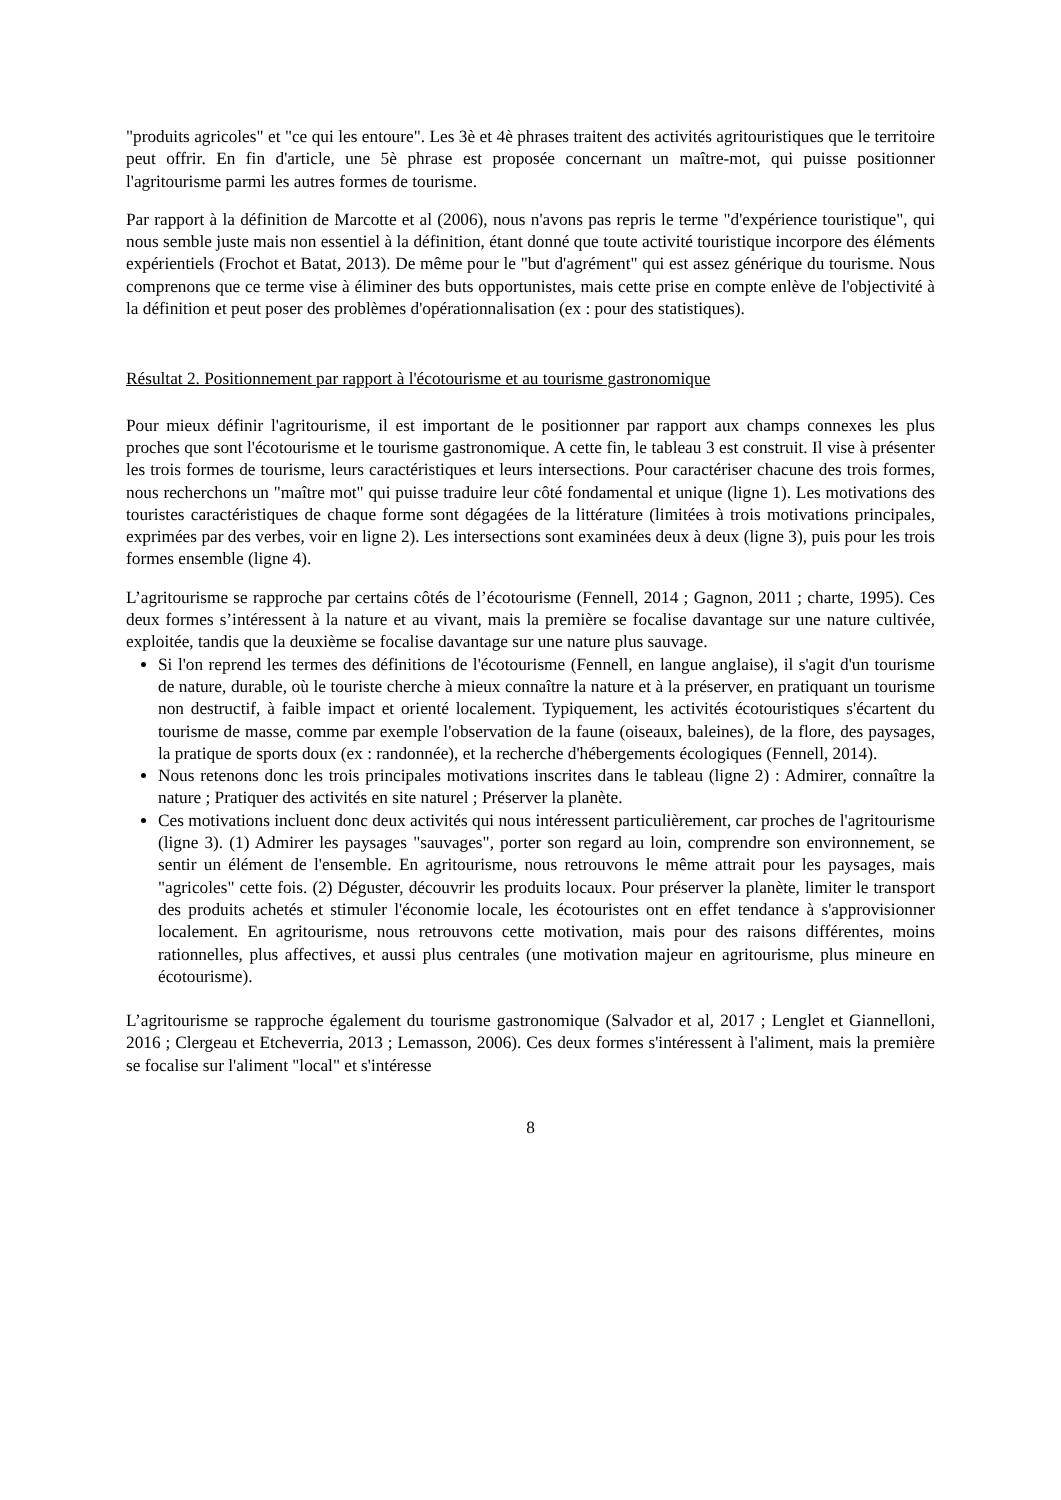"produits agricoles" et "ce qui les entoure". Les 3è et 4è phrases traitent des activités agritouristiques que le territoire peut offrir. En fin d'article, une 5è phrase est proposée concernant un maître-mot, qui puisse positionner l'agritourisme parmi les autres formes de tourisme.
Par rapport à la définition de Marcotte et al (2006), nous n'avons pas repris le terme "d'expérience touristique", qui nous semble juste mais non essentiel à la définition, étant donné que toute activité touristique incorpore des éléments expérientiels (Frochot et Batat, 2013). De même pour le "but d'agrément" qui est assez générique du tourisme. Nous comprenons que ce terme vise à éliminer des buts opportunistes, mais cette prise en compte enlève de l'objectivité à la définition et peut poser des problèmes d'opérationnalisation (ex : pour des statistiques).
Résultat 2. Positionnement par rapport à l'écotourisme et au tourisme gastronomique
Pour mieux définir l'agritourisme, il est important de le positionner par rapport aux champs connexes les plus proches que sont l'écotourisme et le tourisme gastronomique. A cette fin, le tableau 3 est construit. Il vise à présenter les trois formes de tourisme, leurs caractéristiques et leurs intersections. Pour caractériser chacune des trois formes, nous recherchons un "maître mot" qui puisse traduire leur côté fondamental et unique (ligne 1). Les motivations des touristes caractéristiques de chaque forme sont dégagées de la littérature (limitées à trois motivations principales, exprimées par des verbes, voir en ligne 2). Les intersections sont examinées deux à deux (ligne 3), puis pour les trois formes ensemble (ligne 4).
L’agritourisme se rapproche par certains côtés de l’écotourisme (Fennell, 2014 ; Gagnon, 2011 ; charte, 1995). Ces deux formes s’intéressent à la nature et au vivant, mais la première se focalise davantage sur une nature cultivée, exploitée, tandis que la deuxième se focalise davantage sur une nature plus sauvage.
Si l'on reprend les termes des définitions de l'écotourisme (Fennell, en langue anglaise), il s'agit d'un tourisme de nature, durable, où le touriste cherche à mieux connaître la nature et à la préserver, en pratiquant un tourisme non destructif, à faible impact et orienté localement. Typiquement, les activités écotouristiques s'écartent du tourisme de masse, comme par exemple l'observation de la faune (oiseaux, baleines), de la flore, des paysages, la pratique de sports doux (ex : randonnée), et la recherche d'hébergements écologiques (Fennell, 2014).
Nous retenons donc les trois principales motivations inscrites dans le tableau (ligne 2) : Admirer, connaître la nature ; Pratiquer des activités en site naturel ; Préserver la planète.
Ces motivations incluent donc deux activités qui nous intéressent particulièrement, car proches de l'agritourisme (ligne 3). (1) Admirer les paysages "sauvages", porter son regard au loin, comprendre son environnement, se sentir un élément de l'ensemble. En agritourisme, nous retrouvons le même attrait pour les paysages, mais "agricoles" cette fois. (2) Déguster, découvrir les produits locaux. Pour préserver la planète, limiter le transport des produits achetés et stimuler l'économie locale, les écotouristes ont en effet tendance à s'approvisionner localement. En agritourisme, nous retrouvons cette motivation, mais pour des raisons différentes, moins rationnelles, plus affectives, et aussi plus centrales (une motivation majeur en agritourisme, plus mineure en écotourisme).
L’agritourisme se rapproche également du tourisme gastronomique (Salvador et al, 2017 ; Lenglet et Giannelloni, 2016 ; Clergeau et Etcheverria, 2013 ; Lemasson, 2006). Ces deux formes s'intéressent à l'aliment, mais la première se focalise sur l'aliment "local" et s'intéresse
8